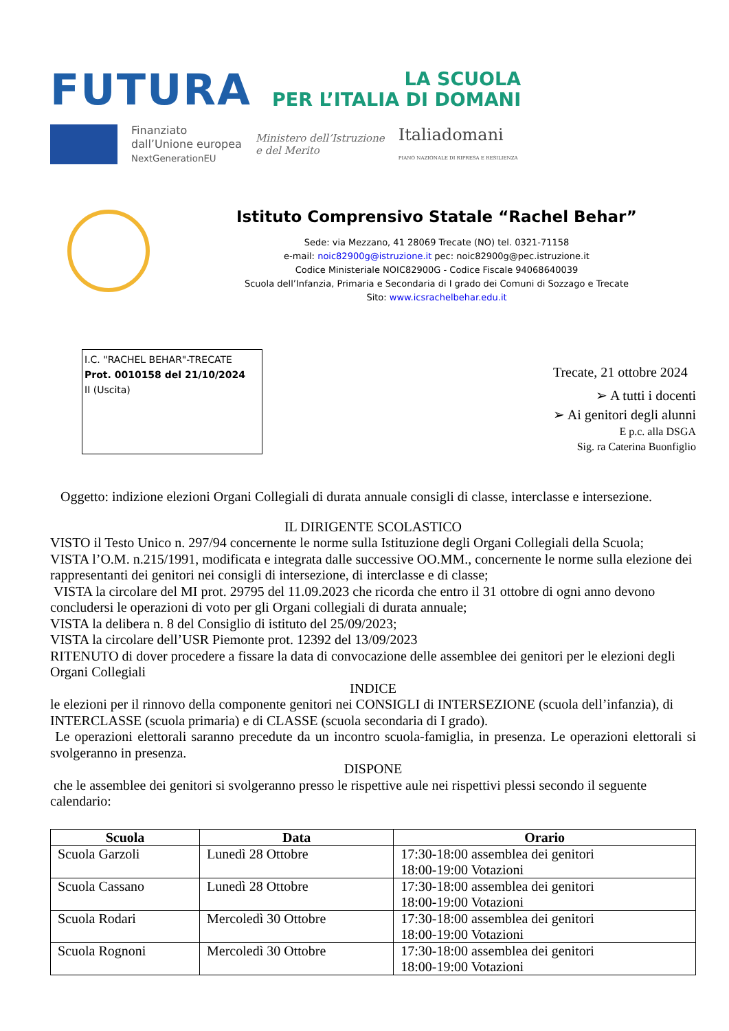FUTURA
LA SCUOLA
PER L’ITALIA DI DOMANI
Finanziato
dall’Unione europea
NextGenerationEU
Ministero dell’Istruzione
e del Merito
Italiadomani
PIANO NAZIONALE DI RIPRESA E RESILIENZA
Istituto Comprensivo Statale “Rachel Behar”
Sede: via Mezzano, 41 28069 Trecate (NO) tel. 0321-71158
e-mail: noic82900g@istruzione.it pec: noic82900g@pec.istruzione.it
Codice Ministeriale NOIC82900G - Codice Fiscale 94068640039
Scuola dell’Infanzia, Primaria e Secondaria di I grado dei Comuni di Sozzago e Trecate
Sito: www.icsrachelbehar.edu.it
I.C. "RACHEL BEHAR"-TRECATE
Prot. 0010158 del 21/10/2024
II (Uscita)
Trecate, 21 ottobre 2024
➢ A tutti i docenti
➢ Ai genitori degli alunni
E p.c. alla DSGA
Sig. ra Caterina Buonfiglio
Oggetto: indizione elezioni Organi Collegiali di durata annuale consigli di classe, interclasse e intersezione.
IL DIRIGENTE SCOLASTICO
VISTO il Testo Unico n. 297/94 concernente le norme sulla Istituzione degli Organi Collegiali della Scuola;
VISTA l’O.M. n.215/1991, modificata e integrata dalle successive OO.MM., concernente le norme sulla elezione dei rappresentanti dei genitori nei consigli di intersezione, di interclasse e di classe;
VISTA la circolare del MI prot. 29795 del 11.09.2023 che ricorda che entro il 31 ottobre di ogni anno devono concludersi le operazioni di voto per gli Organi collegiali di durata annuale;
VISTA la delibera n. 8 del Consiglio di istituto del 25/09/2023;
VISTA la circolare dell’USR Piemonte prot. 12392 del 13/09/2023
RITENUTO di dover procedere a fissare la data di convocazione delle assemblee dei genitori per le elezioni degli Organi Collegiali
INDICE
le elezioni per il rinnovo della componente genitori nei CONSIGLI di INTERSEZIONE (scuola dell’infanzia), di INTERCLASSE (scuola primaria) e di CLASSE (scuola secondaria di I grado).
Le operazioni elettorali saranno precedute da un incontro scuola-famiglia, in presenza. Le operazioni elettorali si svolgeranno in presenza.
DISPONE
che le assemblee dei genitori si svolgeranno presso le rispettive aule nei rispettivi plessi secondo il seguente calendario:
| Scuola | Data | Orario |
| --- | --- | --- |
| Scuola Garzoli | Lunedì 28 Ottobre | 17:30-18:00 assemblea dei genitori 18:00-19:00 Votazioni |
| Scuola Cassano | Lunedì 28 Ottobre | 17:30-18:00 assemblea dei genitori 18:00-19:00 Votazioni |
| Scuola Rodari | Mercoledì 30 Ottobre | 17:30-18:00 assemblea dei genitori 18:00-19:00 Votazioni |
| Scuola Rognoni | Mercoledì 30 Ottobre | 17:30-18:00 assemblea dei genitori 18:00-19:00 Votazioni |